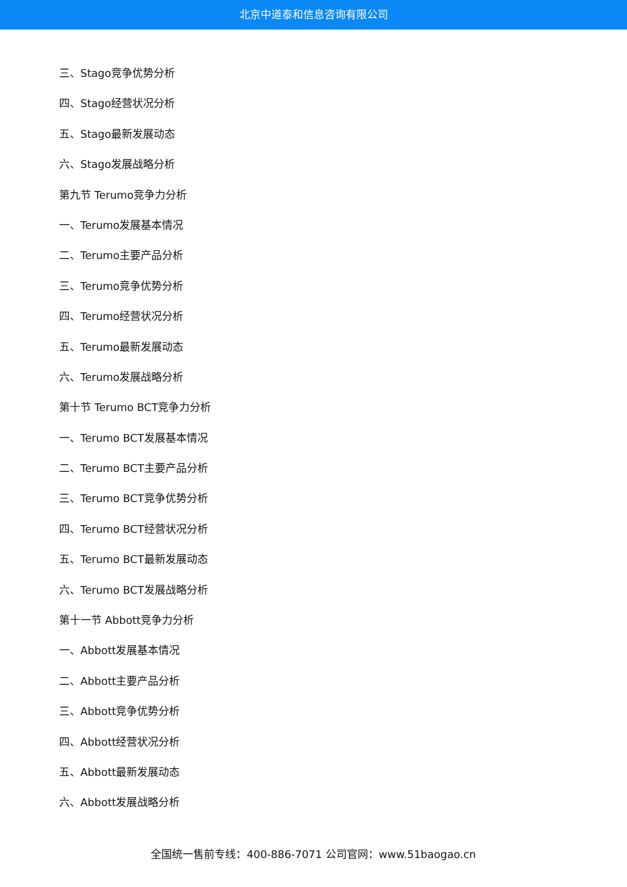北京中道泰和信息咨询有限公司
三、Stago竞争优势分析
四、Stago经营状况分析
五、Stago最新发展动态
六、Stago发展战略分析
第九节 Terumo竞争力分析
一、Terumo发展基本情况
二、Terumo主要产品分析
三、Terumo竞争优势分析
四、Terumo经营状况分析
五、Terumo最新发展动态
六、Terumo发展战略分析
第十节 Terumo BCT竞争力分析
一、Terumo BCT发展基本情况
二、Terumo BCT主要产品分析
三、Terumo BCT竞争优势分析
四、Terumo BCT经营状况分析
五、Terumo BCT最新发展动态
六、Terumo BCT发展战略分析
第十一节 Abbott竞争力分析
一、Abbott发展基本情况
二、Abbott主要产品分析
三、Abbott竞争优势分析
四、Abbott经营状况分析
五、Abbott最新发展动态
六、Abbott发展战略分析
全国统一售前专线：400-886-7071 公司官网：www.51baogao.cn